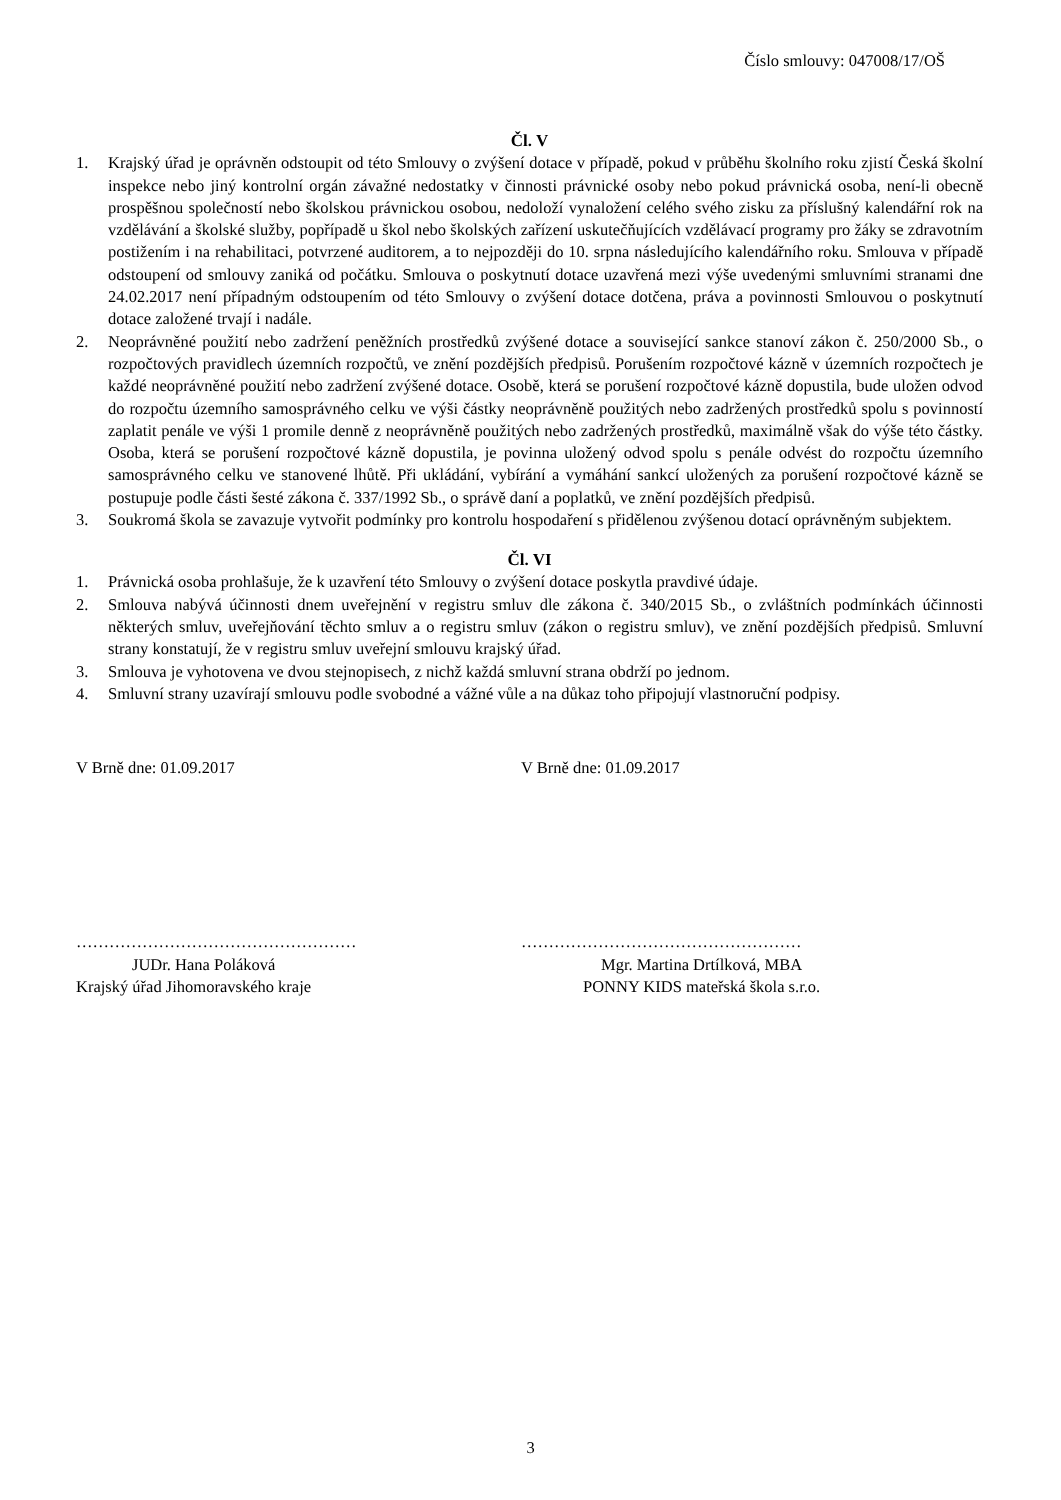Číslo smlouvy: 047008/17/OŠ
Čl. V
1. Krajský úřad je oprávněn odstoupit od této Smlouvy o zvýšení dotace v případě, pokud v průběhu školního roku zjistí Česká školní inspekce nebo jiný kontrolní orgán závažné nedostatky v činnosti právnické osoby nebo pokud právnická osoba, není-li obecně prospěšnou společností nebo školskou právnickou osobou, nedoloží vynaložení celého svého zisku za příslušný kalendářní rok na vzdělávání a školské služby, popřípadě u škol nebo školských zařízení uskutečňujících vzdělávací programy pro žáky se zdravotním postižením i na rehabilitaci, potvrzené auditorem, a to nejpozději do 10. srpna následujícího kalendářního roku. Smlouva v případě odstoupení od smlouvy zaniká od počátku. Smlouva o poskytnutí dotace uzavřená mezi výše uvedenými smluvními stranami dne 24.02.2017 není případným odstoupením od této Smlouvy o zvýšení dotace dotčena, práva a povinnosti Smlouvou o poskytnutí dotace založené trvají i nadále.
2. Neoprávněné použití nebo zadržení peněžních prostředků zvýšené dotace a související sankce stanoví zákon č. 250/2000 Sb., o rozpočtových pravidlech územních rozpočtů, ve znění pozdějších předpisů. Porušením rozpočtové kázně v územních rozpočtech je každé neoprávněné použití nebo zadržení zvýšené dotace. Osobě, která se porušení rozpočtové kázně dopustila, bude uložen odvod do rozpočtu územního samosprávného celku ve výši částky neoprávněně použitých nebo zadržených prostředků spolu s povinností zaplatit penále ve výši 1 promile denně z neoprávněně použitých nebo zadržených prostředků, maximálně však do výše této částky. Osoba, která se porušení rozpočtové kázně dopustila, je povinna uložený odvod spolu s penále odvést do rozpočtu územního samosprávného celku ve stanovené lhůtě. Při ukládání, vybírání a vymáhání sankcí uložených za porušení rozpočtové kázně se postupuje podle části šesté zákona č. 337/1992 Sb., o správě daní a poplatků, ve znění pozdějších předpisů.
3. Soukromá škola se zavazuje vytvořit podmínky pro kontrolu hospodaření s přidělenou zvýšenou dotací oprávněným subjektem.
Čl. VI
1. Právnická osoba prohlašuje, že k uzavření této Smlouvy o zvýšení dotace poskytla pravdivé údaje.
2. Smlouva nabývá účinnosti dnem uveřejnění v registru smluv dle zákona č. 340/2015 Sb., o zvláštních podmínkách účinnosti některých smluv, uveřejňování těchto smluv a o registru smluv (zákon o registru smluv), ve znění pozdějších předpisů. Smluvní strany konstatují, že v registru smluv uveřejní smlouvu krajský úřad.
3. Smlouva je vyhotovena ve dvou stejnopisech, z nichž každá smluvní strana obdrží po jednom.
4. Smluvní strany uzavírají smlouvu podle svobodné a vážné vůle a na důkaz toho připojují vlastnoruční podpisy.
V Brně dne: 01.09.2017 V Brně dne: 01.09.2017
……………………………………………
JUDr. Hana Poláková
Krajský úřad Jihomoravského kraje
……………………………………………
Mgr. Martina Drtílková, MBA
PONNY KIDS mateřská škola s.r.o.
3